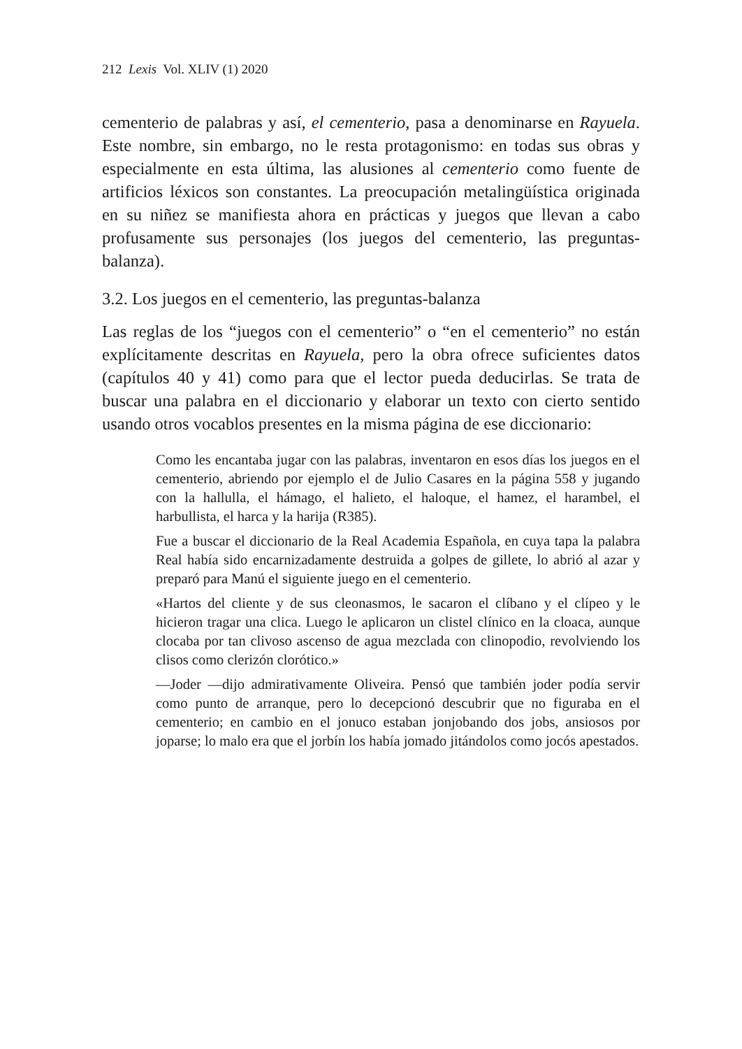212 Lexis Vol. XLIV (1) 2020
cementerio de palabras y así, el cementerio, pasa a denominarse en Rayuela. Este nombre, sin embargo, no le resta protagonismo: en todas sus obras y especialmente en esta última, las alusiones al cementerio como fuente de artificios léxicos son constantes. La preocupación metalingüística originada en su niñez se manifiesta ahora en prácticas y juegos que llevan a cabo profusamente sus personajes (los juegos del cementerio, las preguntas-balanza).
3.2. Los juegos en el cementerio, las preguntas-balanza
Las reglas de los “juegos con el cementerio” o “en el cementerio” no están explícitamente descritas en Rayuela, pero la obra ofrece suficientes datos (capítulos 40 y 41) como para que el lector pueda deducirlas. Se trata de buscar una palabra en el diccionario y elaborar un texto con cierto sentido usando otros vocablos presentes en la misma página de ese diccionario:
Como les encantaba jugar con las palabras, inventaron en esos días los juegos en el cementerio, abriendo por ejemplo el de Julio Casares en la página 558 y jugando con la hallulla, el hámago, el halieto, el haloque, el hamez, el harambel, el harbullista, el harca y la harija (R385).
Fue a buscar el diccionario de la Real Academia Española, en cuya tapa la palabra Real había sido encarnizadamente destruida a golpes de gillete, lo abrió al azar y preparó para Manú el siguiente juego en el cementerio.
«Hartos del cliente y de sus cleonasmos, le sacaron el clíbano y el clípeo y le hicieron tragar una clica. Luego le aplicaron un clistel clínico en la cloaca, aunque clocaba por tan clivoso ascenso de agua mezclada con clinopodio, revolviendo los clisos como clerizón clorótico.»
—Joder —dijo admirativamente Oliveira. Pensó que también joder podía servir como punto de arranque, pero lo decepcionó descubrir que no figuraba en el cementerio; en cambio en el jonuco estaban jonjobando dos jobs, ansiosos por joparse; lo malo era que el jorbín los había jomado jitándolos como jocós apestados.